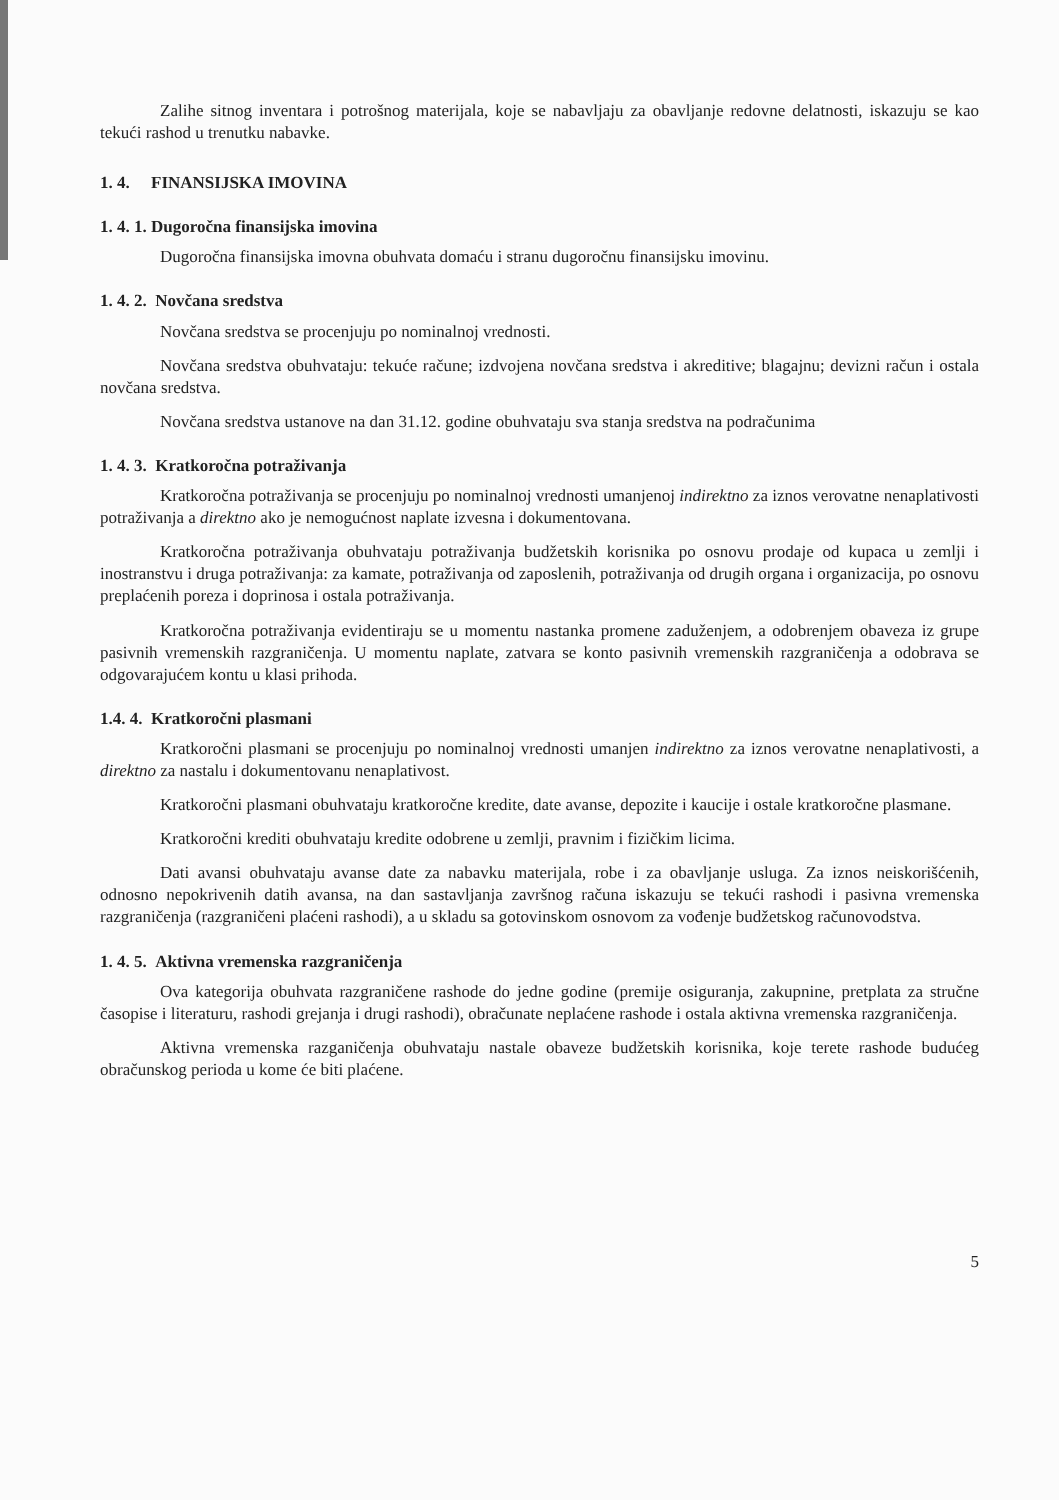Zalihe sitnog inventara i potrošnog materijala, koje se nabavljaju za obavljanje redovne delatnosti, iskazuju se kao tekući rashod u trenutku nabavke.
1. 4. FINANSIJSKA IMOVINA
1. 4. 1. Dugoročna finansijska imovina
Dugoročna finansijska imovna obuhvata domaću i stranu dugoročnu finansijsku imovinu.
1. 4. 2. Novčana sredstva
Novčana sredstva se procenjuju po nominalnoj vrednosti.
Novčana sredstva obuhvataju: tekuće račune; izdvojena novčana sredstva i akreditive; blagajnu; devizni račun i ostala novčana sredstva.
Novčana sredstva ustanove na dan 31.12. godine obuhvataju sva stanja sredstva na podračunima
1. 4. 3. Kratkoročna potraživanja
Kratkoročna potraživanja se procenjuju po nominalnoj vrednosti umanjenoj indirektno za iznos verovatne nenaplativosti potraživanja a direktno ako je nemogućnost naplate izvesna i dokumentovana.
Kratkoročna potraživanja obuhvataju potraživanja budžetskih korisnika po osnovu prodaje od kupaca u zemlji i inostranstvu i druga potraživanja: za kamate, potraživanja od zaposlenih, potraživanja od drugih organa i organizacija, po osnovu preplaćenih poreza i doprinosa i ostala potraživanja.
Kratkoročna potraživanja evidentiraju se u momentu nastanka promene zaduženjem, a odobrenjem obaveza iz grupe pasivnih vremenskih razgraničenja. U momentu naplate, zatvara se konto pasivnih vremenskih razgraničenja a odobrava se odgovarajućem kontu u klasi prihoda.
1.4. 4. Kratkoročni plasmani
Kratkoročni plasmani se procenjuju po nominalnoj vrednosti umanjen indirektno za iznos verovatne nenaplativosti, a direktno za nastalu i dokumentovanu nenaplativost.
Kratkoročni plasmani obuhvataju kratkoročne kredite, date avanse, depozite i kaucije i ostale kratkoročne plasmane.
Kratkoročni krediti obuhvataju kredite odobrene u zemlji, pravnim i fizičkim licima.
Dati avansi obuhvataju avanse date za nabavku materijala, robe i za obavljanje usluga. Za iznos neiskorišćenih, odnosno nepokrivenih datih avansa, na dan sastavljanja završnog računa iskazuju se tekući rashodi i pasivna vremenska razgraničenja (razgraničeni plaćeni rashodi), a u skladu sa gotovinskom osnovom za vođenje budžetskog računovodstva.
1. 4. 5. Aktivna vremenska razgraničenja
Ova kategorija obuhvata razgraničene rashode do jedne godine (premije osiguranja, zakupnine, pretplata za stručne časopise i literaturu, rashodi grejanja i drugi rashodi), obračunate neplaćene rashode i ostala aktivna vremenska razgraničenja.
Aktivna vremenska razganičenja obuhvataju nastale obaveze budžetskih korisnika, koje terete rashode budućeg obračunskog perioda u kome će biti plaćene.
5